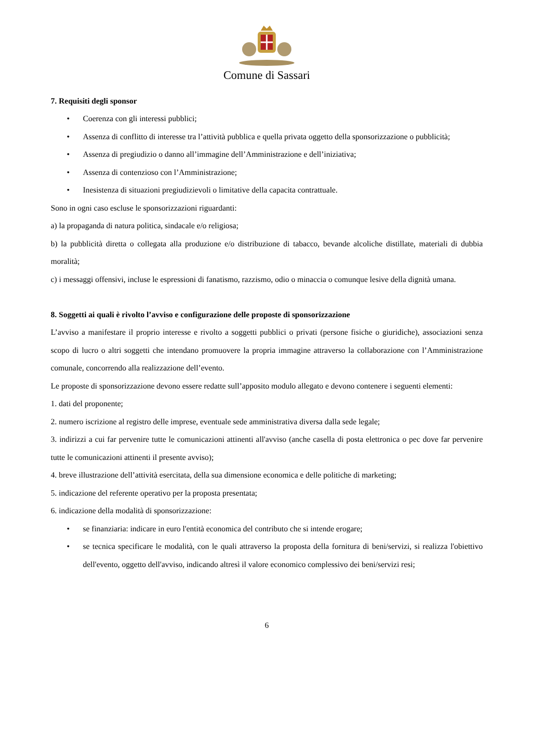Comune di Sassari
7. Requisiti degli sponsor
• Coerenza con gli interessi pubblici;
• Assenza di conflitto di interesse tra l’attività pubblica e quella privata oggetto della sponsorizzazione o pubblicità;
• Assenza di pregiudizio o danno all’immagine dell’Amministrazione e dell’iniziativa;
• Assenza di contenzioso con l’Amministrazione;
• Inesistenza di situazioni pregiudizievoli o limitative della capacita contrattuale.
Sono in ogni caso escluse le sponsorizzazioni riguardanti:
a) la propaganda di natura politica, sindacale e/o religiosa;
b) la pubblicità diretta o collegata alla produzione e/o distribuzione di tabacco, bevande alcoliche distillate, materiali di dubbia moralità;
c) i messaggi offensivi, incluse le espressioni di fanatismo, razzismo, odio o minaccia o comunque lesive della dignità umana.
8. Soggetti ai quali è rivolto l’avviso e configurazione delle proposte di sponsorizzazione
L’avviso a manifestare il proprio interesse e rivolto a soggetti pubblici o privati (persone fisiche o giuridiche), associazioni senza scopo di lucro o altri soggetti che intendano promuovere la propria immagine attraverso la collaborazione con l’Amministrazione comunale, concorrendo alla realizzazione dell’evento.
Le proposte di sponsorizzazione devono essere redatte sull’apposito modulo allegato e devono contenere i seguenti elementi:
1. dati del proponente;
2. numero iscrizione al registro delle imprese, eventuale sede amministrativa diversa dalla sede legale;
3. indirizzi a cui far pervenire tutte le comunicazioni attinenti all'avviso (anche casella di posta elettronica o pec dove far pervenire tutte le comunicazioni attinenti il presente avviso);
4. breve illustrazione dell’attività esercitata, della sua dimensione economica e delle politiche di marketing;
5. indicazione del referente operativo per la proposta presentata;
6. indicazione della modalità di sponsorizzazione:
• se finanziaria: indicare in euro l'entità economica del contributo che si intende erogare;
• se tecnica specificare le modalità, con le quali attraverso la proposta della fornitura di beni/servizi, si realizza l'obiettivo dell'evento, oggetto dell'avviso, indicando altresì il valore economico complessivo dei beni/servizi resi;
6